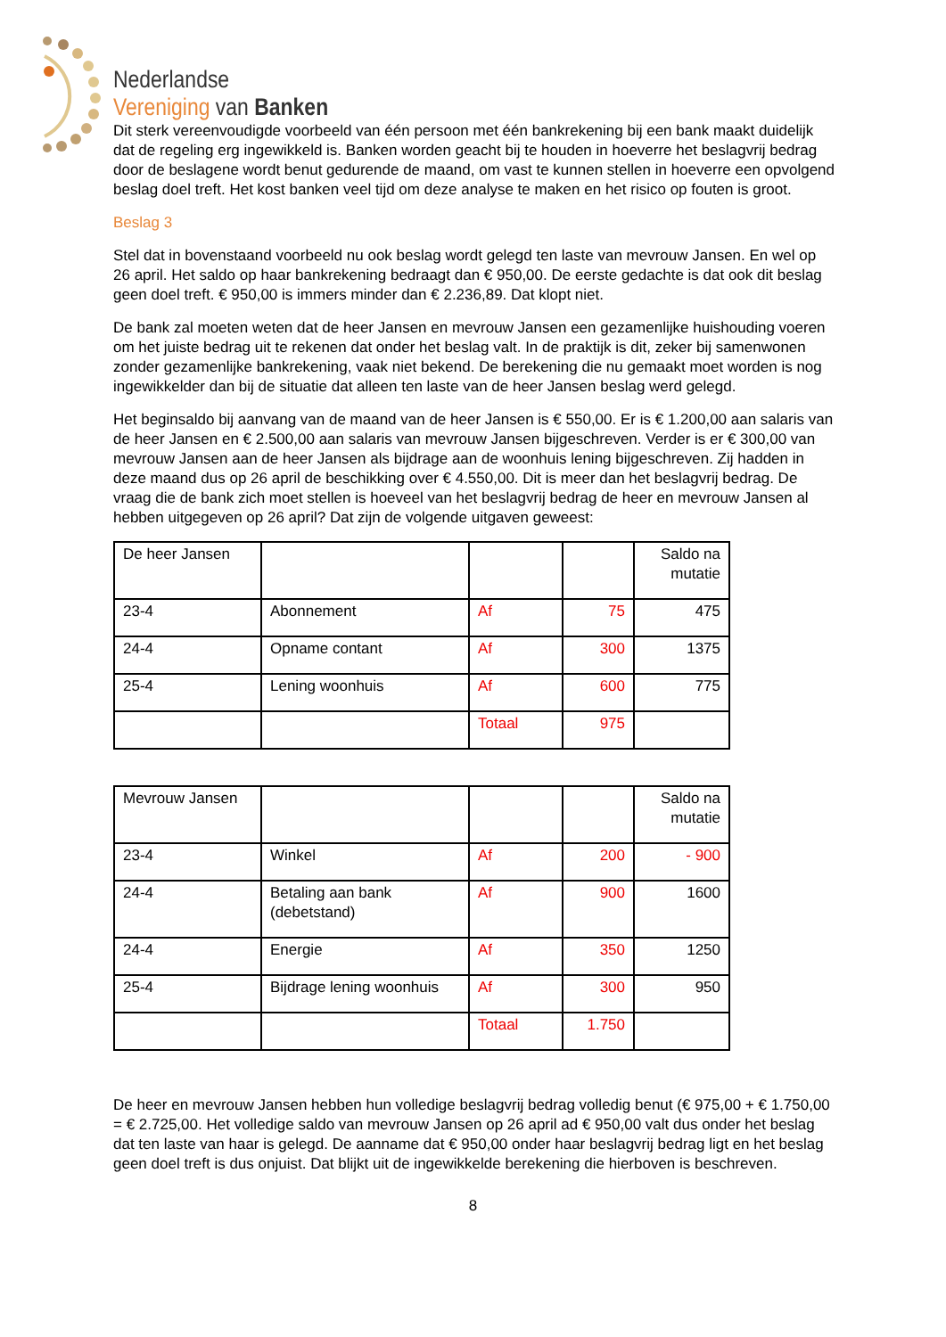Nederlandse
Vereniging van Banken
Dit sterk vereenvoudigde voorbeeld van één persoon met één bankrekening bij een bank maakt duidelijk dat de regeling erg ingewikkeld is. Banken worden geacht bij te houden in hoeverre het beslagvrij bedrag door de beslagene wordt benut gedurende de maand, om vast te kunnen stellen in hoeverre een opvolgend beslag doel treft. Het kost banken veel tijd om deze analyse te maken en het risico op fouten is groot.
Beslag 3
Stel dat in bovenstaand voorbeeld nu ook beslag wordt gelegd ten laste van mevrouw Jansen. En wel op 26 april. Het saldo op haar bankrekening bedraagt dan € 950,00. De eerste gedachte is dat ook dit beslag geen doel treft. € 950,00 is immers minder dan € 2.236,89. Dat klopt niet.
De bank zal moeten weten dat de heer Jansen en mevrouw Jansen een gezamenlijke huishouding voeren om het juiste bedrag uit te rekenen dat onder het beslag valt. In de praktijk is dit, zeker bij samenwonen zonder gezamenlijke bankrekening, vaak niet bekend. De berekening die nu gemaakt moet worden is nog ingewikkelder dan bij de situatie dat alleen ten laste van de heer Jansen beslag werd gelegd.
Het beginsaldo bij aanvang van de maand van de heer Jansen is € 550,00. Er is € 1.200,00 aan salaris van de heer Jansen en € 2.500,00 aan salaris van mevrouw Jansen bijgeschreven. Verder is er € 300,00 van mevrouw Jansen aan de heer Jansen als bijdrage aan de woonhuis lening bijgeschreven. Zij hadden in deze maand dus op 26 april de beschikking over € 4.550,00. Dit is meer dan het beslagvrij bedrag. De vraag die de bank zich moet stellen is hoeveel van het beslagvrij bedrag de heer en mevrouw Jansen al hebben uitgegeven op 26 april? Dat zijn de volgende uitgaven geweest:
| De heer Jansen | | | | Saldo na mutatie |
| 23-4 | Abonnement | Af | 75 | 475 |
| 24-4 | Opname contant | Af | 300 | 1375 |
| 25-4 | Lening woonhuis | Af | 600 | 775 |
| | | Totaal | 975 | |
| Mevrouw Jansen | | | | Saldo na mutatie |
| 23-4 | Winkel | Af | 200 | - 900 |
| 24-4 | Betaling aan bank (debetstand) | Af | 900 | 1600 |
| 24-4 | Energie | Af | 350 | 1250 |
| 25-4 | Bijdrage lening woonhuis | Af | 300 | 950 |
| | | Totaal | 1.750 | |
De heer en mevrouw Jansen hebben hun volledige beslagvrij bedrag volledig benut (€ 975,00 + € 1.750,00 = € 2.725,00. Het volledige saldo van mevrouw Jansen op 26 april ad € 950,00 valt dus onder het beslag dat ten laste van haar is gelegd. De aanname dat € 950,00 onder haar beslagvrij bedrag ligt en het beslag geen doel treft is dus onjuist. Dat blijkt uit de ingewikkelde berekening die hierboven is beschreven.
8